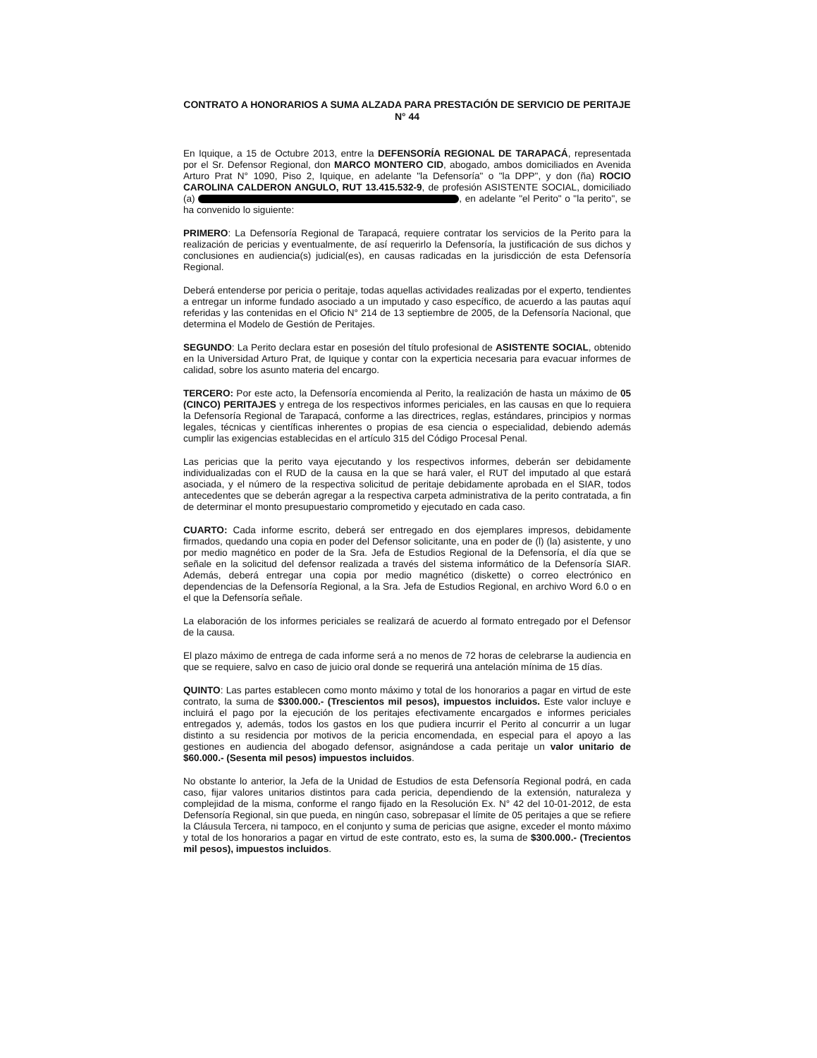CONTRATO A HONORARIOS A SUMA ALZADA PARA PRESTACIÓN DE SERVICIO DE PERITAJE N° 44
En Iquique, a 15 de Octubre 2013, entre la DEFENSORÍA REGIONAL DE TARAPACÁ, representada por el Sr. Defensor Regional, don MARCO MONTERO CID, abogado, ambos domiciliados en Avenida Arturo Prat N° 1090, Piso 2, Iquique, en adelante "la Defensoría" o "la DPP", y don (ña) ROCIO CAROLINA CALDERON ANGULO, RUT 13.415.532-9, de profesión ASISTENTE SOCIAL, domiciliado (a) , en adelante "el Perito" o "la perito", se ha convenido lo siguiente:
PRIMERO: La Defensoría Regional de Tarapacá, requiere contratar los servicios de la Perito para la realización de pericias y eventualmente, de así requerirlo la Defensoría, la justificación de sus dichos y conclusiones en audiencia(s) judicial(es), en causas radicadas en la jurisdicción de esta Defensoría Regional.
Deberá entenderse por pericia o peritaje, todas aquellas actividades realizadas por el experto, tendientes a entregar un informe fundado asociado a un imputado y caso específico, de acuerdo a las pautas aquí referidas y las contenidas en el Oficio N° 214 de 13 septiembre de 2005, de la Defensoría Nacional, que determina el Modelo de Gestión de Peritajes.
SEGUNDO: La Perito declara estar en posesión del título profesional de ASISTENTE SOCIAL, obtenido en la Universidad Arturo Prat, de Iquique y contar con la experticia necesaria para evacuar informes de calidad, sobre los asunto materia del encargo.
TERCERO: Por este acto, la Defensoría encomienda al Perito, la realización de hasta un máximo de 05 (CINCO) PERITAJES y entrega de los respectivos informes periciales, en las causas en que lo requiera la Defensoría Regional de Tarapacá, conforme a las directrices, reglas, estándares, principios y normas legales, técnicas y científicas inherentes o propias de esa ciencia o especialidad, debiendo además cumplir las exigencias establecidas en el artículo 315 del Código Procesal Penal.
Las pericias que la perito vaya ejecutando y los respectivos informes, deberán ser debidamente individualizadas con el RUD de la causa en la que se hará valer, el RUT del imputado al que estará asociada, y el número de la respectiva solicitud de peritaje debidamente aprobada en el SIAR, todos antecedentes que se deberán agregar a la respectiva carpeta administrativa de la perito contratada, a fin de determinar el monto presupuestario comprometido y ejecutado en cada caso.
CUARTO: Cada informe escrito, deberá ser entregado en dos ejemplares impresos, debidamente firmados, quedando una copia en poder del Defensor solicitante, una en poder de (l) (la) asistente, y uno por medio magnético en poder de la Sra. Jefa de Estudios Regional de la Defensoría, el día que se señale en la solicitud del defensor realizada a través del sistema informático de la Defensoría SIAR. Además, deberá entregar una copia por medio magnético (diskette) o correo electrónico en dependencias de la Defensoría Regional, a la Sra. Jefa de Estudios Regional, en archivo Word 6.0 o en el que la Defensoría señale.
La elaboración de los informes periciales se realizará de acuerdo al formato entregado por el Defensor de la causa.
El plazo máximo de entrega de cada informe será a no menos de 72 horas de celebrarse la audiencia en que se requiere, salvo en caso de juicio oral donde se requerirá una antelación mínima de 15 días.
QUINTO: Las partes establecen como monto máximo y total de los honorarios a pagar en virtud de este contrato, la suma de $300.000.- (Trescientos mil pesos), impuestos incluidos. Este valor incluye e incluirá el pago por la ejecución de los peritajes efectivamente encargados e informes periciales entregados y, además, todos los gastos en los que pudiera incurrir el Perito al concurrir a un lugar distinto a su residencia por motivos de la pericia encomendada, en especial para el apoyo a las gestiones en audiencia del abogado defensor, asignándose a cada peritaje un valor unitario de $60.000.- (Sesenta mil pesos) impuestos incluidos.
No obstante lo anterior, la Jefa de la Unidad de Estudios de esta Defensoría Regional podrá, en cada caso, fijar valores unitarios distintos para cada pericia, dependiendo de la extensión, naturaleza y complejidad de la misma, conforme el rango fijado en la Resolución Ex. N° 42 del 10-01-2012, de esta Defensoría Regional, sin que pueda, en ningún caso, sobrepasar el límite de 05 peritajes a que se refiere la Cláusula Tercera, ni tampoco, en el conjunto y suma de pericias que asigne, exceder el monto máximo y total de los honorarios a pagar en virtud de este contrato, esto es, la suma de $300.000.- (Trecientos mil pesos), impuestos incluidos.